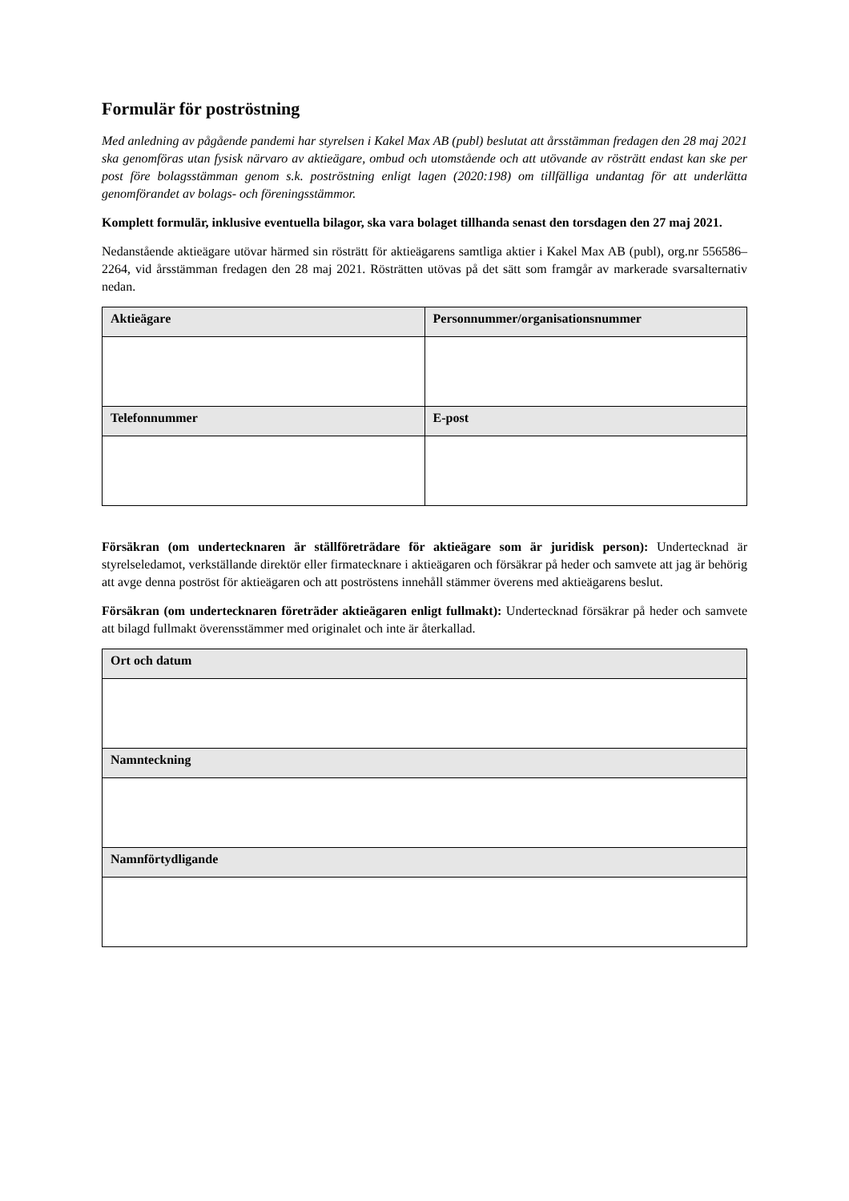Formulär för poströstning
Med anledning av pågående pandemi har styrelsen i Kakel Max AB (publ) beslutat att årsstämman fredagen den 28 maj 2021 ska genomföras utan fysisk närvaro av aktieägare, ombud och utomstående och att utövande av rösträtt endast kan ske per post före bolagsstämman genom s.k. poströstning enligt lagen (2020:198) om tillfälliga undantag för att underlätta genomförandet av bolags- och föreningsstämmor.
Komplett formulär, inklusive eventuella bilagor, ska vara bolaget tillhanda senast den torsdagen den 27 maj 2021.
Nedanstående aktieägare utövar härmed sin rösträtt för aktieägarens samtliga aktier i Kakel Max AB (publ), org.nr 556586–2264, vid årsstämman fredagen den 28 maj 2021. Rösträtten utövas på det sätt som framgår av markerade svarsalternativ nedan.
| Aktieägare | Personnummer/organisationsnummer |
| --- | --- |
| Telefonnummer | E-post |
Försäkran (om undertecknaren är ställföreträdare för aktieägare som är juridisk person): Undertecknad är styrelseledamot, verkställande direktör eller firmatecknare i aktieägaren och försäkrar på heder och samvete att jag är behörig att avge denna poströst för aktieägaren och att poströstens innehåll stämmer överens med aktieägarens beslut.
Försäkran (om undertecknaren företräder aktieägaren enligt fullmakt): Undertecknad försäkrar på heder och samvete att bilagd fullmakt överensstämmer med originalet och inte är återkallad.
| Ort och datum |
| --- |
| Namnteckning |
| Namnförtydligande |